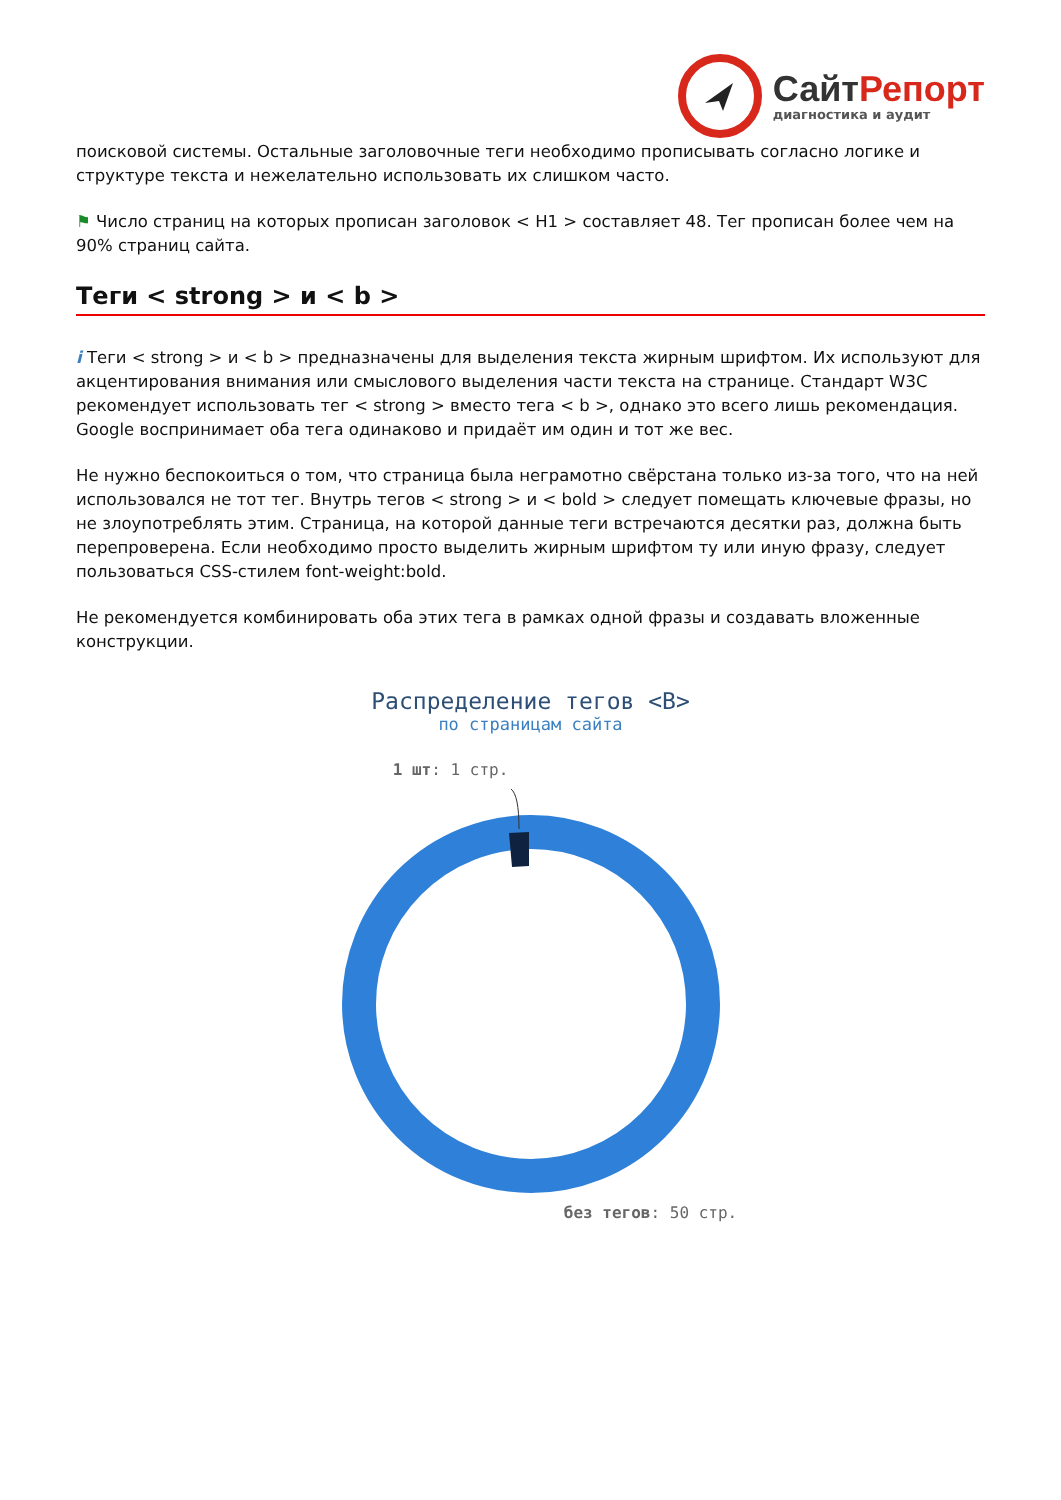СайтРепорт
диагностика и аудит
поисковой системы. Остальные заголовочные теги необходимо прописывать согласно логике и структуре текста и нежелательно использовать их слишком часто.
⚑ Число страниц на которых прописан заголовок < H1 > составляет 48. Тег прописан более чем на 90% страниц сайта.
Теги < strong > и < b >
i Теги < strong > и < b > предназначены для выделения текста жирным шрифтом. Их используют для акцентирования внимания или смыслового выделения части текста на странице. Стандарт W3C рекомендует использовать тег < strong > вместо тега < b >, однако это всего лишь рекомендация. Google воспринимает оба тега одинаково и придаёт им один и тот же вес.
Не нужно беспокоиться о том, что страница была неграмотно свёрстана только из-за того, что на ней использовался не тот тег. Внутрь тегов < strong > и < bold > следует помещать ключевые фразы, но не злоупотреблять этим. Страница, на которой данные теги встречаются десятки раз, должна быть перепроверена. Если необходимо просто выделить жирным шрифтом ту или иную фразу, следует пользоваться CSS-стилем font-weight:bold.
Не рекомендуется комбинировать оба этих тега в рамках одной фразы и создавать вложенные конструкции.
Распределение тегов <B>
по страницам сайта
1 шт: 1 стр.
без тегов: 50 стр.